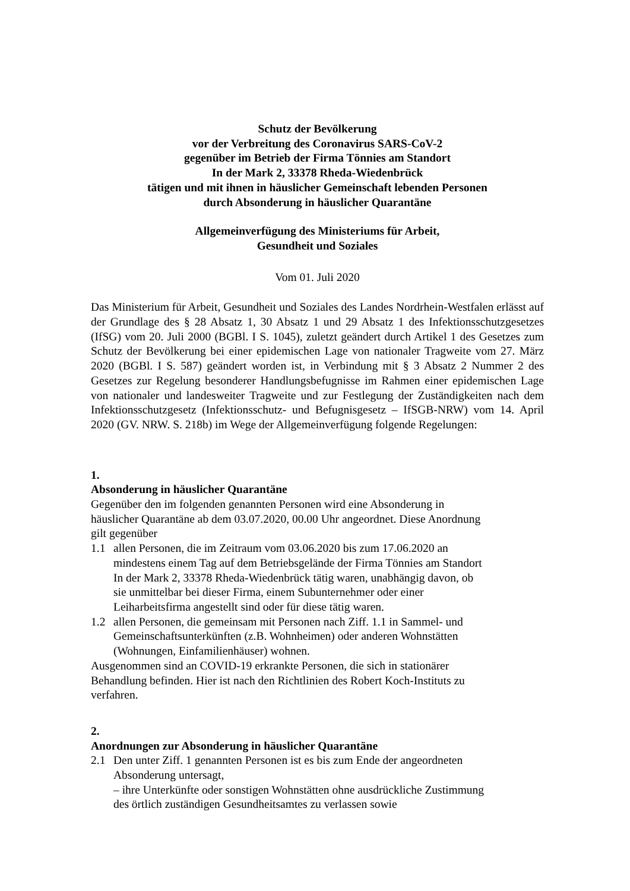Schutz der Bevölkerung
vor der Verbreitung des Coronavirus SARS-CoV-2
gegenüber im Betrieb der Firma Tönnies am Standort
In der Mark 2, 33378 Rheda-Wiedenbrück
tätigen und mit ihnen in häuslicher Gemeinschaft lebenden Personen
durch Absonderung in häuslicher Quarantäne
Allgemeinverfügung des Ministeriums für Arbeit,
Gesundheit und Soziales
Vom 01. Juli 2020
Das Ministerium für Arbeit, Gesundheit und Soziales des Landes Nordrhein-Westfalen erlässt auf der Grundlage des § 28 Absatz 1, 30 Absatz 1 und 29 Absatz 1 des Infektions­schutzgesetzes (IfSG) vom 20. Juli 2000 (BGBl. I S. 1045), zuletzt geändert durch Artikel 1 des Gesetzes zum Schutz der Bevölkerung bei einer epidemischen Lage von nationaler Tragweite vom 27. März 2020 (BGBl. I S. 587) geändert worden ist, in Verbindung mit § 3 Absatz 2 Nummer 2 des Gesetzes zur Regelung besonderer Handlungsbefugnisse im Rahmen einer epidemischen Lage von nationaler und landesweiter Tragweite und zur Festlegung der Zuständigkeiten nach dem Infektionsschutzgesetz (Infektionsschutz- und Befugnisgesetz – IfSGB-NRW) vom 14. April 2020 (GV. NRW. S. 218b) im Wege der Allgemeinverfügung folgende Regelungen:
1.
Absonderung in häuslicher Quarantäne
Gegenüber den im folgenden genannten Personen wird eine Absonderung in häuslicher Quarantäne ab dem 03.07.2020, 00.00 Uhr angeordnet. Diese Anordnung gilt gegenüber
1.1 allen Personen, die im Zeitraum vom 03.06.2020 bis zum 17.06.2020 an mindestens einem Tag auf dem Betriebsgelände der Firma Tönnies am Standort In der Mark 2, 33378 Rheda-Wiedenbrück tätig waren, unab­hängig davon, ob sie unmittelbar bei dieser Firma, einem Subunterneh­mer oder einer Leiharbeitsfirma angestellt sind oder für diese tätig wa­ren.
1.2 allen Personen, die gemeinsam mit Personen nach Ziff. 1.1 in Sammel- und Gemeinschaftsunterkünften (z.B. Wohnheimen) oder anderen Wohnstätten (Wohnungen, Einfamilienhäuser) wohnen.
Ausgenommen sind an COVID-19 erkrankte Personen, die sich in stationä­rer Behandlung befinden. Hier ist nach den Richtlinien des Robert Koch-In­stituts zu verfahren.
2.
Anordnungen zur Absonderung in häuslicher Quarantäne
2.1 Den unter Ziff. 1 genannten Personen ist es bis zum Ende der angeord­neten Absonderung untersagt,
– ihre Unterkünfte oder sonstigen Wohnstätten ohne ausdrückliche Zu­stimmung des örtlich zuständigen Gesundheitsamtes zu verlassen sowie